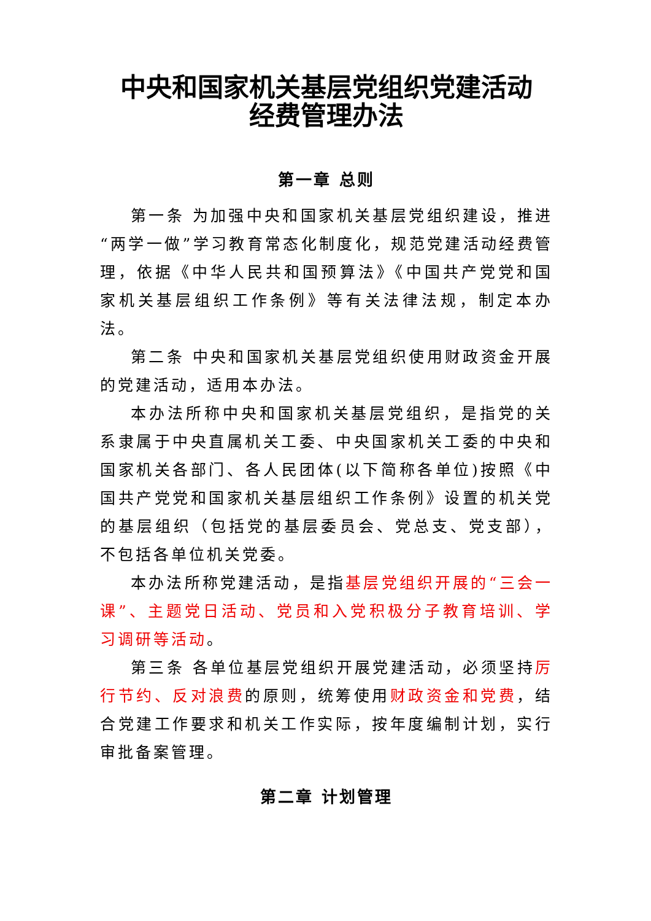中央和国家机关基层党组织党建活动
经费管理办法
第一章 总则
第一条 为加强中央和国家机关基层党组织建设，推进“两学一做”学习教育常态化制度化，规范党建活动经费管理，依据《中华人民共和国预算法》《中国共产党党和国家机关基层组织工作条例》等有关法律法规，制定本办法。
第二条 中央和国家机关基层党组织使用财政资金开展的党建活动，适用本办法。
本办法所称中央和国家机关基层党组织，是指党的关系隶属于中央直属机关工委、中央国家机关工委的中央和国家机关各部门、各人民团体(以下简称各单位)按照《中国共产党党和国家机关基层组织工作条例》设置的机关党的基层组织（包括党的基层委员会、党总支、党支部），不包括各单位机关党委。
本办法所称党建活动，是指基层党组织开展的“三会一课”、主题党日活动、党员和入党积极分子教育培训、学习调研等活动。
第三条 各单位基层党组织开展党建活动，必须坚持厉行节约、反对浪费的原则，统筹使用财政资金和党费，结合党建工作要求和机关工作实际，按年度编制计划，实行审批备案管理。
第二章 计划管理